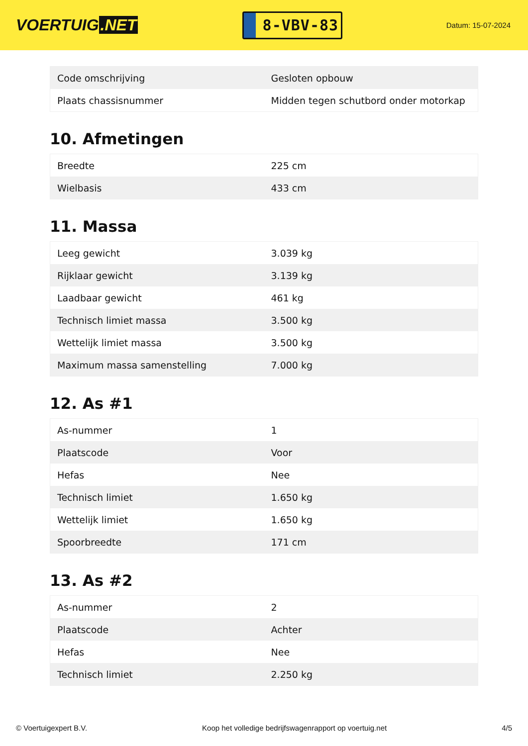VOERTUIG.NET
8-VBV-83
Datum: 15-07-2024
| Code omschrijving | Gesloten opbouw |
| Plaats chassisnummer | Midden tegen schutbord onder motorkap |
10. Afmetingen
| Breedte | 225 cm |
| Wielbasis | 433 cm |
11. Massa
| Leeg gewicht | 3.039 kg |
| Rijklaar gewicht | 3.139 kg |
| Laadbaar gewicht | 461 kg |
| Technisch limiet massa | 3.500 kg |
| Wettelijk limiet massa | 3.500 kg |
| Maximum massa samenstelling | 7.000 kg |
12. As #1
| As-nummer | 1 |
| Plaatscode | Voor |
| Hefas | Nee |
| Technisch limiet | 1.650 kg |
| Wettelijk limiet | 1.650 kg |
| Spoorbreedte | 171 cm |
13. As #2
| As-nummer | 2 |
| Plaatscode | Achter |
| Hefas | Nee |
| Technisch limiet | 2.250 kg |
© Voertuigexpert B.V. Koop het volledige bedrijfswagenrapport op voertuig.net 4/5